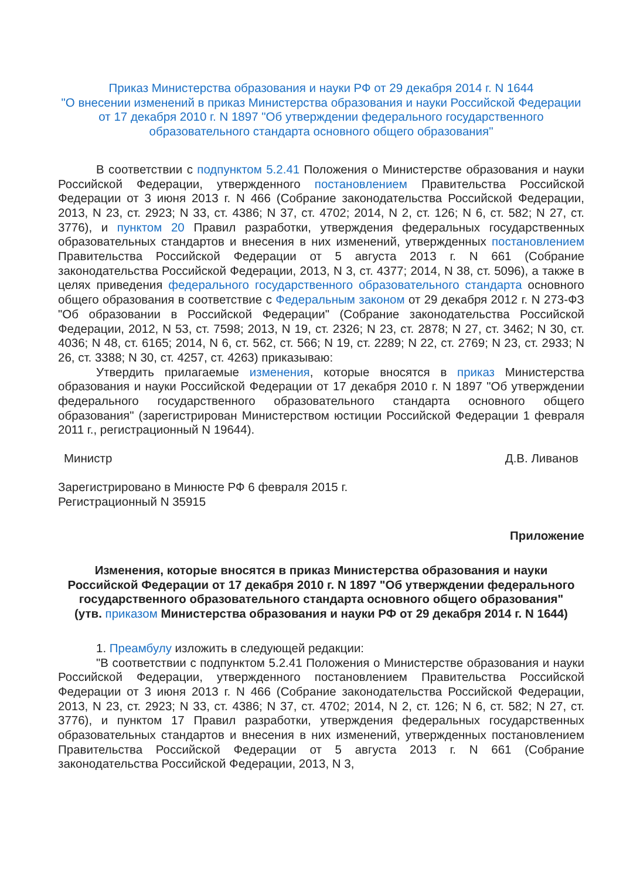Приказ Министерства образования и науки РФ от 29 декабря 2014 г. N 1644
"О внесении изменений в приказ Министерства образования и науки Российской Федерации от 17 декабря 2010 г. N 1897 "Об утверждении федерального государственного образовательного стандарта основного общего образования"
В соответствии с подпунктом 5.2.41 Положения о Министерстве образования и науки Российской Федерации, утвержденного постановлением Правительства Российской Федерации от 3 июня 2013 г. N 466 (Собрание законодательства Российской Федерации, 2013, N 23, ст. 2923; N 33, ст. 4386; N 37, ст. 4702; 2014, N 2, ст. 126; N 6, ст. 582; N 27, ст. 3776), и пунктом 20 Правил разработки, утверждения федеральных государственных образовательных стандартов и внесения в них изменений, утвержденных постановлением Правительства Российской Федерации от 5 августа 2013 г. N 661 (Собрание законодательства Российской Федерации, 2013, N 3, ст. 4377; 2014, N 38, ст. 5096), а также в целях приведения федерального государственного образовательного стандарта основного общего образования в соответствие с Федеральным законом от 29 декабря 2012 г. N 273-ФЗ "Об образовании в Российской Федерации" (Собрание законодательства Российской Федерации, 2012, N 53, ст. 7598; 2013, N 19, ст. 2326; N 23, ст. 2878; N 27, ст. 3462; N 30, ст. 4036; N 48, ст. 6165; 2014, N 6, ст. 562, ст. 566; N 19, ст. 2289; N 22, ст. 2769; N 23, ст. 2933; N 26, ст. 3388; N 30, ст. 4257, ст. 4263) приказываю:
Утвердить прилагаемые изменения, которые вносятся в приказ Министерства образования и науки Российской Федерации от 17 декабря 2010 г. N 1897 "Об утверждении федерального государственного образовательного стандарта основного общего образования" (зарегистрирован Министерством юстиции Российской Федерации 1 февраля 2011 г., регистрационный N 19644).
Министр Д.В. Ливанов
Зарегистрировано в Минюсте РФ 6 февраля 2015 г.
Регистрационный N 35915
Приложение
Изменения, которые вносятся в приказ Министерства образования и науки Российской Федерации от 17 декабря 2010 г. N 1897 "Об утверждении федерального государственного образовательного стандарта основного общего образования"
(утв. приказом Министерства образования и науки РФ от 29 декабря 2014 г. N 1644)
1. Преамбулу изложить в следующей редакции:
"В соответствии с подпунктом 5.2.41 Положения о Министерстве образования и науки Российской Федерации, утвержденного постановлением Правительства Российской Федерации от 3 июня 2013 г. N 466 (Собрание законодательства Российской Федерации, 2013, N 23, ст. 2923; N 33, ст. 4386; N 37, ст. 4702; 2014, N 2, ст. 126; N 6, ст. 582; N 27, ст. 3776), и пунктом 17 Правил разработки, утверждения федеральных государственных образовательных стандартов и внесения в них изменений, утвержденных постановлением Правительства Российской Федерации от 5 августа 2013 г. N 661 (Собрание законодательства Российской Федерации, 2013, N 3,